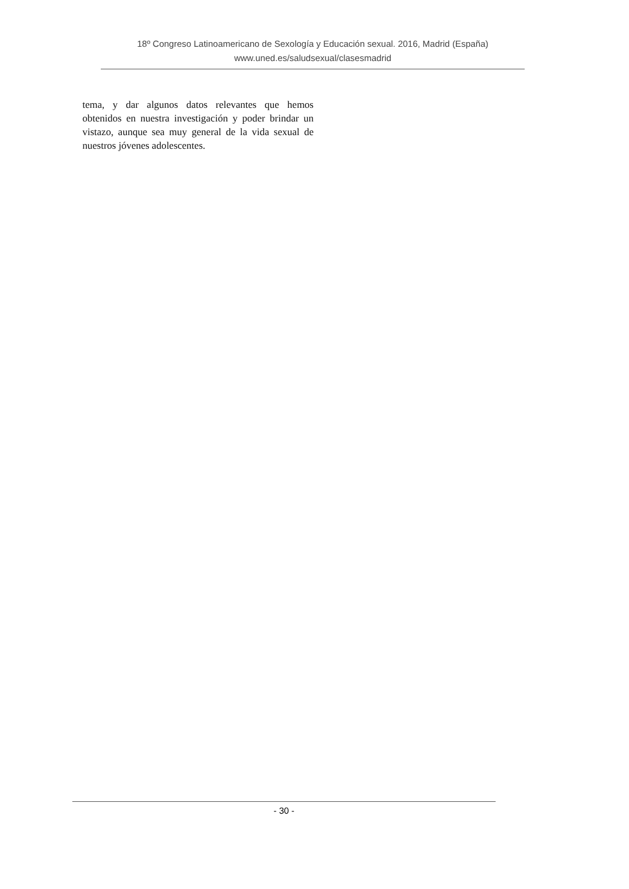18º Congreso Latinoamericano de Sexología y Educación sexual. 2016, Madrid (España)
www.uned.es/saludsexual/clasesmadrid
tema, y dar algunos datos relevantes que hemos obtenidos en nuestra investigación y poder brindar un vistazo, aunque sea muy general de la vida sexual de nuestros jóvenes adolescentes.
- 30 -